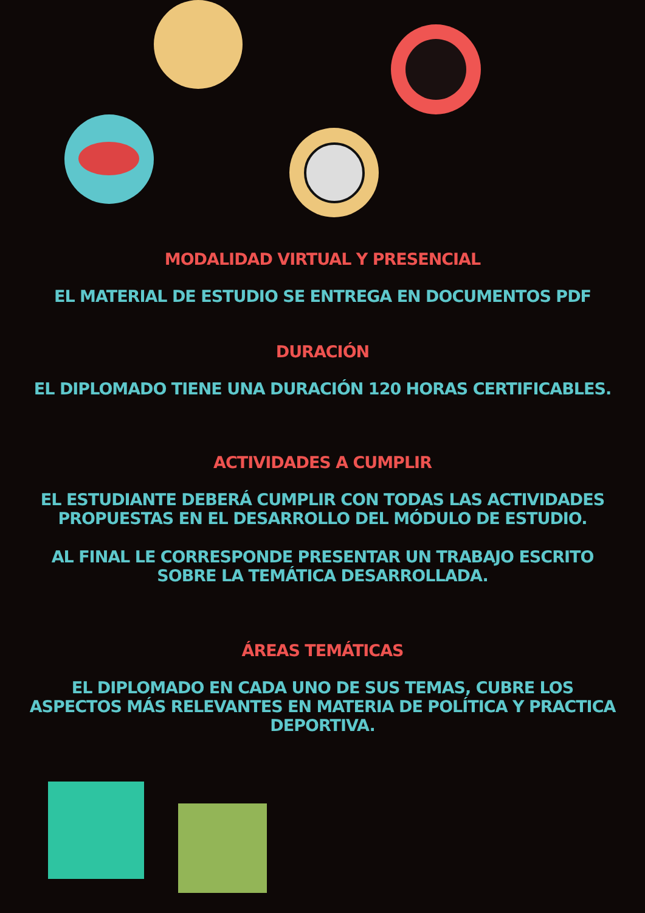MODALIDAD VIRTUAL Y PRESENCIAL
EL MATERIAL DE ESTUDIO SE ENTREGA EN DOCUMENTOS PDF
DURACIÓN
EL DIPLOMADO TIENE UNA DURACIÓN 120 HORAS CERTIFICABLES.
ACTIVIDADES A CUMPLIR
EL ESTUDIANTE DEBERÁ CUMPLIR CON TODAS LAS ACTIVIDADES
PROPUESTAS EN EL DESARROLLO DEL MÓDULO DE ESTUDIO.
AL FINAL LE CORRESPONDE PRESENTAR UN TRABAJO ESCRITO
SOBRE LA TEMÁTICA DESARROLLADA.
ÁREAS TEMÁTICAS
EL DIPLOMADO EN CADA UNO DE SUS TEMAS, CUBRE LOS
ASPECTOS MÁS RELEVANTES EN MATERIA DE POLÍTICA Y PRACTICA
DEPORTIVA.